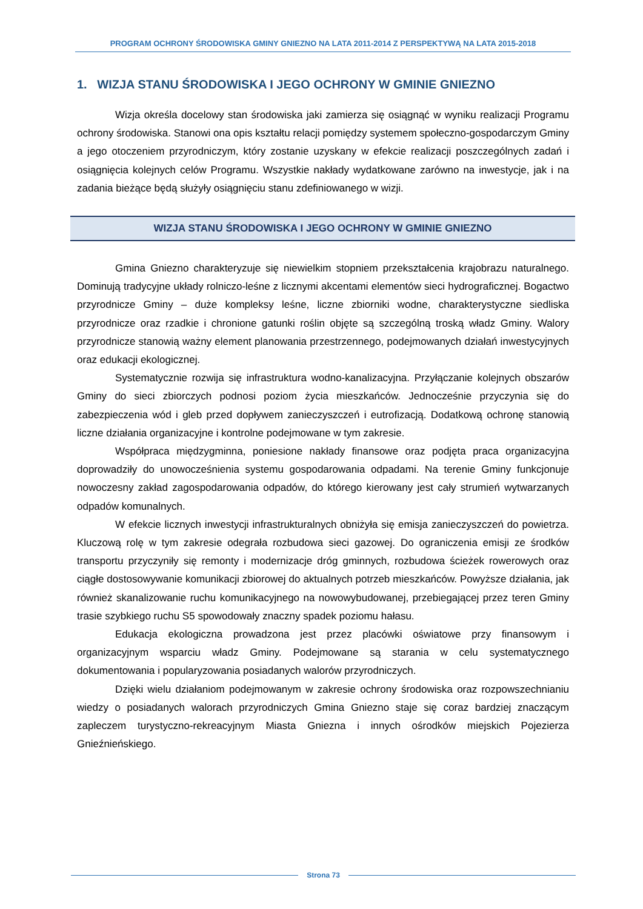PROGRAM OCHRONY ŚRODOWISKA GMINY GNIEZNO NA LATA 2011-2014 Z PERSPEKTYWĄ NA LATA 2015-2018
1. WIZJA STANU ŚRODOWISKA I JEGO OCHRONY W GMINIE GNIEZNO
Wizja określa docelowy stan środowiska jaki zamierza się osiągnąć w wyniku realizacji Programu ochrony środowiska. Stanowi ona opis kształtu relacji pomiędzy systemem społeczno-gospodarczym Gminy a jego otoczeniem przyrodniczym, który zostanie uzyskany w efekcie realizacji poszczególnych zadań i osiągnięcia kolejnych celów Programu. Wszystkie nakłady wydatkowane zarówno na inwestycje, jak i na zadania bieżące będą służyły osiągnięciu stanu zdefiniowanego w wizji.
WIZJA STANU ŚRODOWISKA I JEGO OCHRONY W GMINIE GNIEZNO
Gmina Gniezno charakteryzuje się niewielkim stopniem przekształcenia krajobrazu naturalnego. Dominują tradycyjne układy rolniczo-leśne z licznymi akcentami elementów sieci hydrograficznej. Bogactwo przyrodnicze Gminy – duże kompleksy leśne, liczne zbiorniki wodne, charakterystyczne siedliska przyrodnicze oraz rzadkie i chronione gatunki roślin objęte są szczególną troską władz Gminy. Walory przyrodnicze stanowią ważny element planowania przestrzennego, podejmowanych działań inwestycyjnych oraz edukacji ekologicznej.
Systematycznie rozwija się infrastruktura wodno-kanalizacyjna. Przyłączanie kolejnych obszarów Gminy do sieci zbiorczych podnosi poziom życia mieszkańców. Jednocześnie przyczynia się do zabezpieczenia wód i gleb przed dopływem zanieczyszczeń i eutrofizacją. Dodatkową ochronę stanowią liczne działania organizacyjne i kontrolne podejmowane w tym zakresie.
Współpraca międzygminna, poniesione nakłady finansowe oraz podjęta praca organizacyjna doprowadziły do unowocześnienia systemu gospodarowania odpadami. Na terenie Gminy funkcjonuje nowoczesny zakład zagospodarowania odpadów, do którego kierowany jest cały strumień wytwarzanych odpadów komunalnych.
W efekcie licznych inwestycji infrastrukturalnych obniżyła się emisja zanieczyszczeń do powietrza. Kluczową rolę w tym zakresie odegrała rozbudowa sieci gazowej. Do ograniczenia emisji ze środków transportu przyczyniły się remonty i modernizacje dróg gminnych, rozbudowa ścieżek rowerowych oraz ciągłe dostosowywanie komunikacji zbiorowej do aktualnych potrzeb mieszkańców. Powyższe działania, jak również skanalizowanie ruchu komunikacyjnego na nowowybudowanej, przebiegającej przez teren Gminy trasie szybkiego ruchu S5 spowodowały znaczny spadek poziomu hałasu.
Edukacja ekologiczna prowadzona jest przez placówki oświatowe przy finansowym i organizacyjnym wsparciu władz Gminy. Podejmowane są starania w celu systematycznego dokumentowania i popularyzowania posiadanych walorów przyrodniczych.
Dzięki wielu działaniom podejmowanym w zakresie ochrony środowiska oraz rozpowszechnianiu wiedzy o posiadanych walorach przyrodniczych Gmina Gniezno staje się coraz bardziej znaczącym zapleczem turystyczno-rekreacyjnym Miasta Gniezna i innych ośrodków miejskich Pojezierza Gnieźnieńskiego.
Strona 73